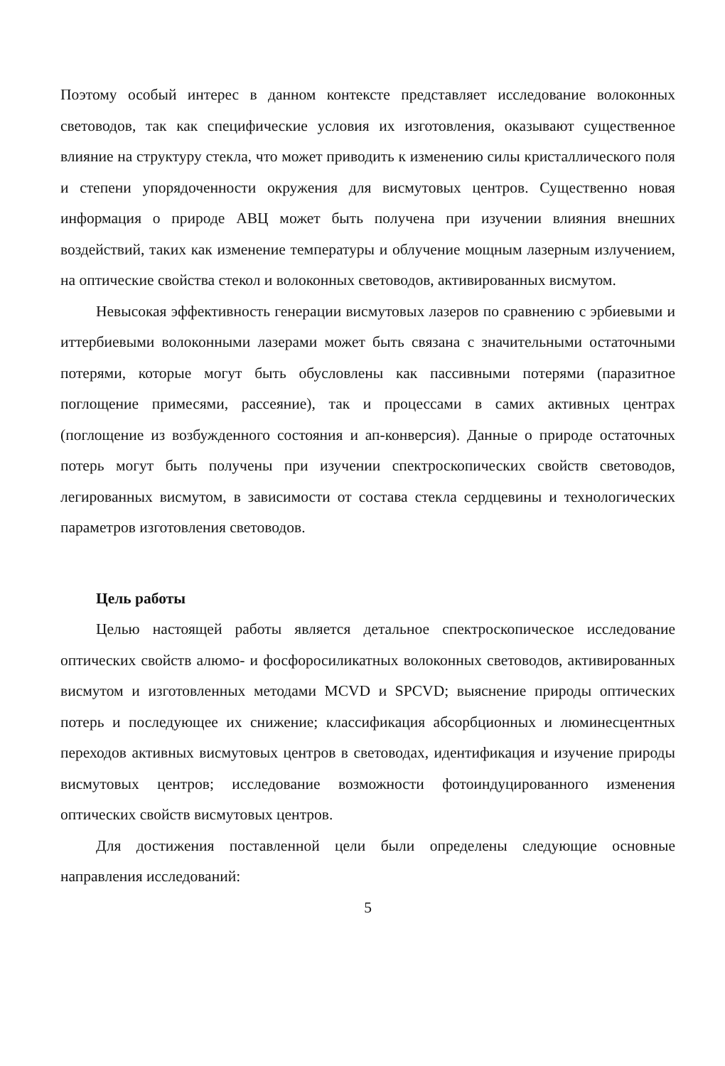Поэтому особый интерес в данном контексте представляет исследование волоконных световодов, так как специфические условия их изготовления, оказывают существенное влияние на структуру стекла, что может приводить к изменению силы кристаллического поля и степени упорядоченности окружения для висмутовых центров. Существенно новая информация о природе АВЦ может быть получена при изучении влияния внешних воздействий, таких как изменение температуры и облучение мощным лазерным излучением, на оптические свойства стекол и волоконных световодов, активированных висмутом.
Невысокая эффективность генерации висмутовых лазеров по сравнению с эрбиевыми и иттербиевыми волоконными лазерами может быть связана с значительными остаточными потерями, которые могут быть обусловлены как пассивными потерями (паразитное поглощение примесями, рассеяние), так и процессами в самих активных центрах (поглощение из возбужденного состояния и ап-конверсия). Данные о природе остаточных потерь могут быть получены при изучении спектроскопических свойств световодов, легированных висмутом, в зависимости от состава стекла сердцевины и технологических параметров изготовления световодов.
Цель работы
Целью настоящей работы является детальное спектроскопическое исследование оптических свойств алюмо- и фосфоросиликатных волоконных световодов, активированных висмутом и изготовленных методами MCVD и SPCVD; выяснение природы оптических потерь и последующее их снижение; классификация абсорбционных и люминесцентных переходов активных висмутовых центров в световодах, идентификация и изучение природы висмутовых центров; исследование возможности фотоиндуцированного изменения оптических свойств висмутовых центров.
Для достижения поставленной цели были определены следующие основные направления исследований:
5